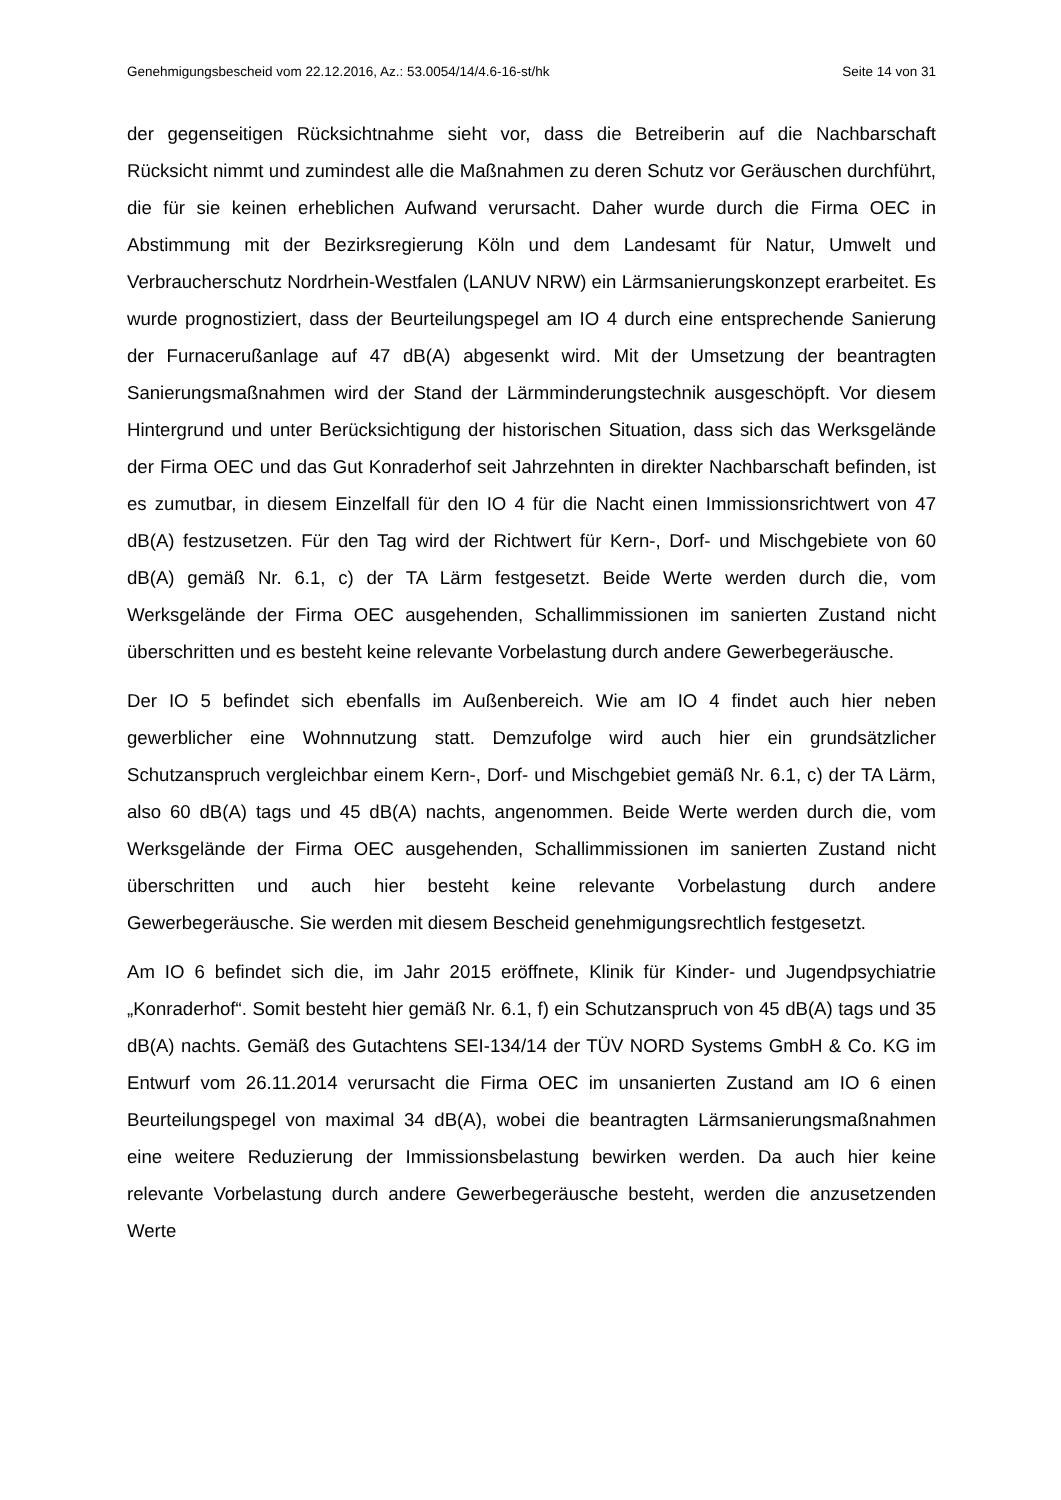Genehmigungsbescheid vom 22.12.2016, Az.: 53.0054/14/4.6-16-st/hk Seite 14 von 31
der gegenseitigen Rücksichtnahme sieht vor, dass die Betreiberin auf die Nachbarschaft Rücksicht nimmt und zumindest alle die Maßnahmen zu deren Schutz vor Geräuschen durchführt, die für sie keinen erheblichen Aufwand verursacht. Daher wurde durch die Firma OEC in Abstimmung mit der Bezirksregierung Köln und dem Landesamt für Natur, Umwelt und Verbraucherschutz Nordrhein-Westfalen (LANUV NRW) ein Lärmsanierungskonzept erarbeitet. Es wurde prognostiziert, dass der Beurteilungspegel am IO 4 durch eine entsprechende Sanierung der Furnacerußanlage auf 47 dB(A) abgesenkt wird. Mit der Umsetzung der beantragten Sanierungsmaßnahmen wird der Stand der Lärmminderungstechnik ausgeschöpft. Vor diesem Hintergrund und unter Berücksichtigung der historischen Situation, dass sich das Werksgelände der Firma OEC und das Gut Konraderhof seit Jahrzehnten in direkter Nachbarschaft befinden, ist es zumutbar, in diesem Einzelfall für den IO 4 für die Nacht einen Immissionsrichtwert von 47 dB(A) festzusetzen. Für den Tag wird der Richtwert für Kern-, Dorf- und Mischgebiete von 60 dB(A) gemäß Nr. 6.1, c) der TA Lärm festgesetzt. Beide Werte werden durch die, vom Werksgelände der Firma OEC ausgehenden, Schallimmissionen im sanierten Zustand nicht überschritten und es besteht keine relevante Vorbelastung durch andere Gewerbegeräusche.
Der IO 5 befindet sich ebenfalls im Außenbereich. Wie am IO 4 findet auch hier neben gewerblicher eine Wohnnutzung statt. Demzufolge wird auch hier ein grundsätzlicher Schutzanspruch vergleichbar einem Kern-, Dorf- und Mischgebiet gemäß Nr. 6.1, c) der TA Lärm, also 60 dB(A) tags und 45 dB(A) nachts, angenommen. Beide Werte werden durch die, vom Werksgelände der Firma OEC ausgehenden, Schallimmissionen im sanierten Zustand nicht überschritten und auch hier besteht keine relevante Vorbelastung durch andere Gewerbegeräusche. Sie werden mit diesem Bescheid genehmigungsrechtlich festgesetzt.
Am IO 6 befindet sich die, im Jahr 2015 eröffnete, Klinik für Kinder- und Jugendpsychiatrie „Konraderhof“. Somit besteht hier gemäß Nr. 6.1, f) ein Schutzanspruch von 45 dB(A) tags und 35 dB(A) nachts. Gemäß des Gutachtens SEI-134/14 der TÜV NORD Systems GmbH & Co. KG im Entwurf vom 26.11.2014 verursacht die Firma OEC im unsanierten Zustand am IO 6 einen Beurteilungspegel von maximal 34 dB(A), wobei die beantragten Lärmsanierungsmaßnahmen eine weitere Reduzierung der Immissionsbelastung bewirken werden. Da auch hier keine relevante Vorbelastung durch andere Gewerbegeräusche besteht, werden die anzusetzenden Werte